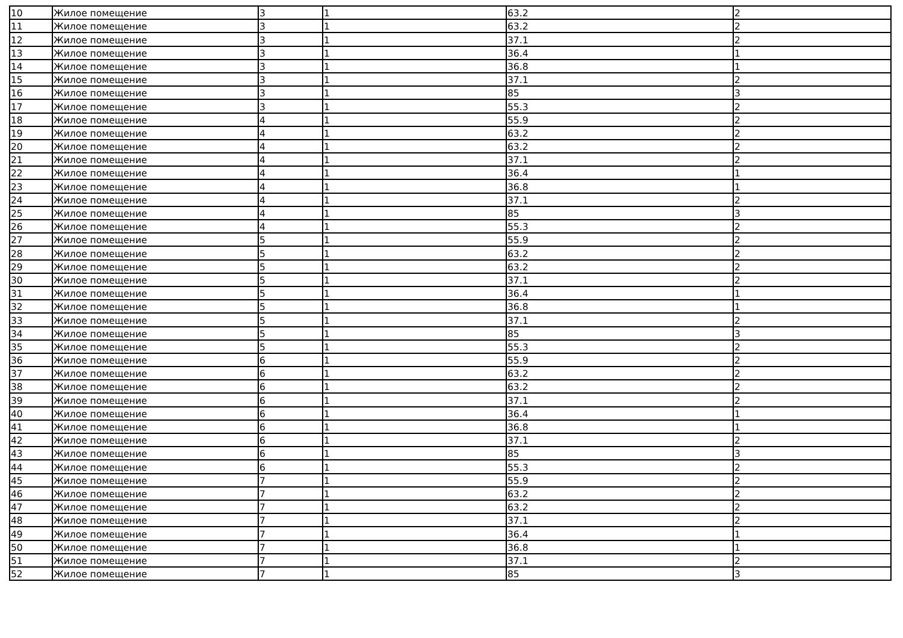| 10 | Жилое помещение | 3 | 1 | 63.2 | 2 |
| 11 | Жилое помещение | 3 | 1 | 63.2 | 2 |
| 12 | Жилое помещение | 3 | 1 | 37.1 | 2 |
| 13 | Жилое помещение | 3 | 1 | 36.4 | 1 |
| 14 | Жилое помещение | 3 | 1 | 36.8 | 1 |
| 15 | Жилое помещение | 3 | 1 | 37.1 | 2 |
| 16 | Жилое помещение | 3 | 1 | 85 | 3 |
| 17 | Жилое помещение | 3 | 1 | 55.3 | 2 |
| 18 | Жилое помещение | 4 | 1 | 55.9 | 2 |
| 19 | Жилое помещение | 4 | 1 | 63.2 | 2 |
| 20 | Жилое помещение | 4 | 1 | 63.2 | 2 |
| 21 | Жилое помещение | 4 | 1 | 37.1 | 2 |
| 22 | Жилое помещение | 4 | 1 | 36.4 | 1 |
| 23 | Жилое помещение | 4 | 1 | 36.8 | 1 |
| 24 | Жилое помещение | 4 | 1 | 37.1 | 2 |
| 25 | Жилое помещение | 4 | 1 | 85 | 3 |
| 26 | Жилое помещение | 4 | 1 | 55.3 | 2 |
| 27 | Жилое помещение | 5 | 1 | 55.9 | 2 |
| 28 | Жилое помещение | 5 | 1 | 63.2 | 2 |
| 29 | Жилое помещение | 5 | 1 | 63.2 | 2 |
| 30 | Жилое помещение | 5 | 1 | 37.1 | 2 |
| 31 | Жилое помещение | 5 | 1 | 36.4 | 1 |
| 32 | Жилое помещение | 5 | 1 | 36.8 | 1 |
| 33 | Жилое помещение | 5 | 1 | 37.1 | 2 |
| 34 | Жилое помещение | 5 | 1 | 85 | 3 |
| 35 | Жилое помещение | 5 | 1 | 55.3 | 2 |
| 36 | Жилое помещение | 6 | 1 | 55.9 | 2 |
| 37 | Жилое помещение | 6 | 1 | 63.2 | 2 |
| 38 | Жилое помещение | 6 | 1 | 63.2 | 2 |
| 39 | Жилое помещение | 6 | 1 | 37.1 | 2 |
| 40 | Жилое помещение | 6 | 1 | 36.4 | 1 |
| 41 | Жилое помещение | 6 | 1 | 36.8 | 1 |
| 42 | Жилое помещение | 6 | 1 | 37.1 | 2 |
| 43 | Жилое помещение | 6 | 1 | 85 | 3 |
| 44 | Жилое помещение | 6 | 1 | 55.3 | 2 |
| 45 | Жилое помещение | 7 | 1 | 55.9 | 2 |
| 46 | Жилое помещение | 7 | 1 | 63.2 | 2 |
| 47 | Жилое помещение | 7 | 1 | 63.2 | 2 |
| 48 | Жилое помещение | 7 | 1 | 37.1 | 2 |
| 49 | Жилое помещение | 7 | 1 | 36.4 | 1 |
| 50 | Жилое помещение | 7 | 1 | 36.8 | 1 |
| 51 | Жилое помещение | 7 | 1 | 37.1 | 2 |
| 52 | Жилое помещение | 7 | 1 | 85 | 3 |